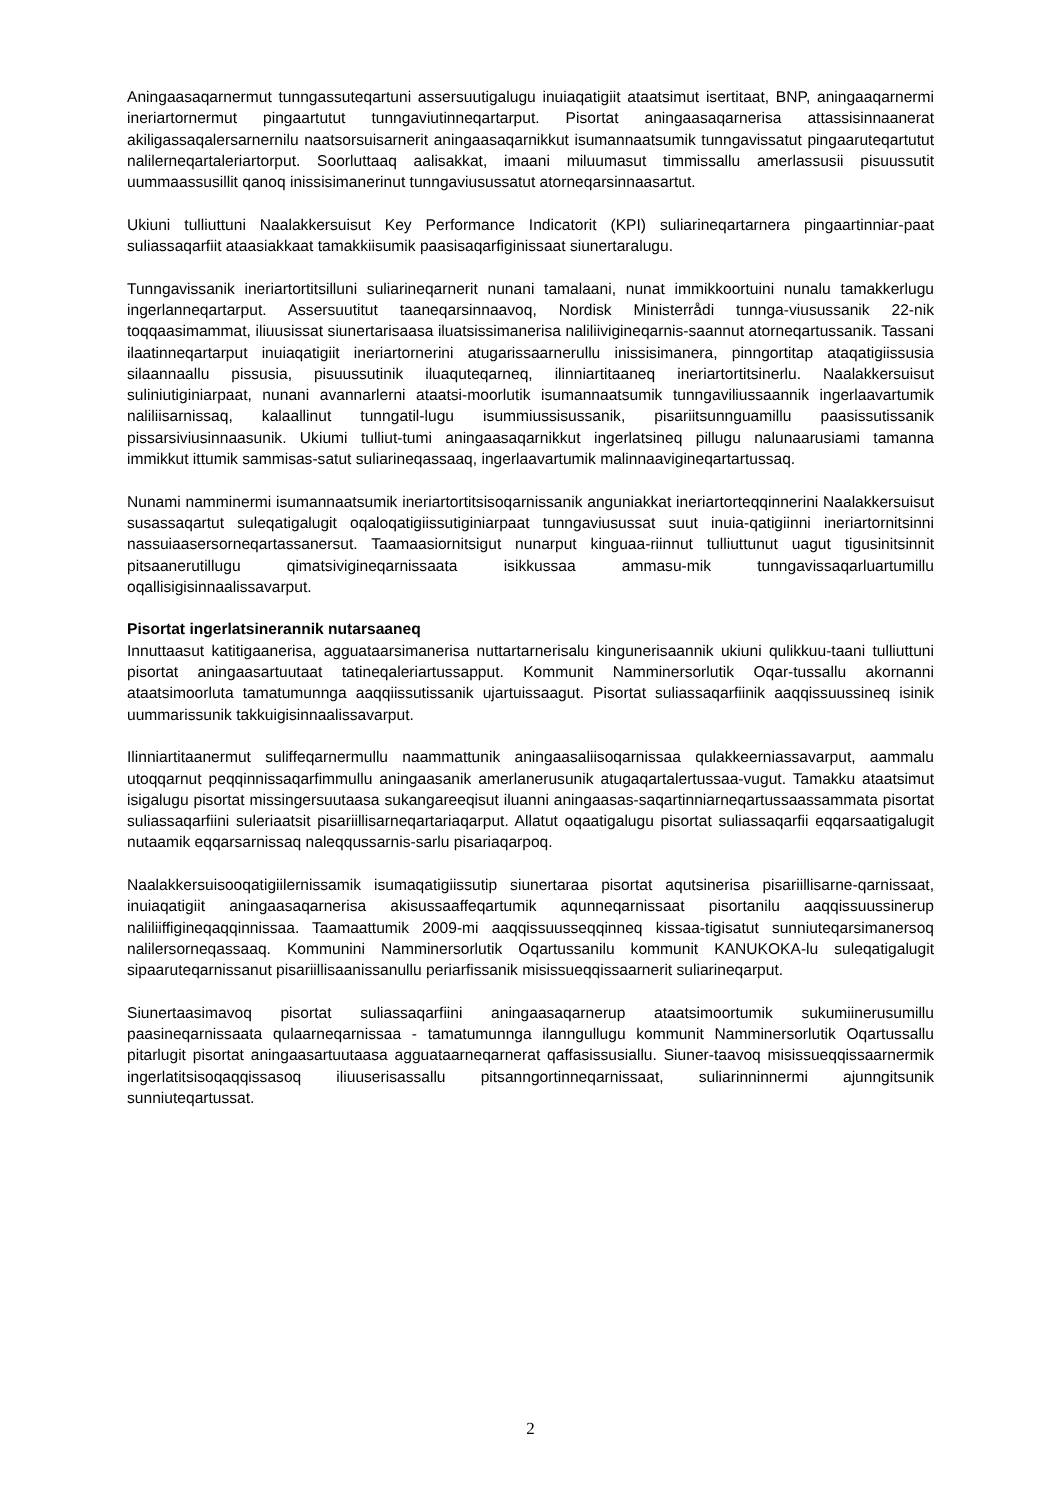Aningaasaqarnermut tunngassuteqartuni assersuutigalugu inuiaqatigiit ataatsimut isertitaat, BNP, aningaaqarnermi ineriartornermut pingaartutut tunngaviutinneqartarput. Pisortat aningaasaqarnerisa attassisinnaanerat akiligassaqalersarnernilu naatsorsuisarnerit aningaasaqarnikkut isumannaatsumik tunngavissatut pingaaruteqartutut nalilerneqartaleriartorput. Soorluttaaq aalisakkat, imaani miluumasut timmissallu amerlassusii pisuussutit uummaassusillit qanoq inissisimanerinut tunngaviusussatut atorneqarsinnaasartut.
Ukiuni tulliuttuni Naalakkersuisut Key Performance Indicatorit (KPI) suliarineqartarnera pingaartinniar-paat suliassaqarfiit ataasiakkaat tamakkiisumik paasisaqarfiginissaat siunertaralugu.
Tunngavissanik ineriartortitsilluni suliarineqarnerit nunani tamalaani, nunat immikkoortuini nunalu tamakkerlugu ingerlanneqartarput. Assersuutitut taaneqarsinnaavoq, Nordisk Ministerrådi tunnga-viusussanik 22-nik toqqaasimammat, iliuusissat siunertarisaasa iluatsissimanerisa naliliivigineqarnis-saannut atorneqartussanik. Tassani ilaatinneqartarput inuiaqatigiit ineriartornerini atugarissaarnerullu inissisimanera, pinngortitap ataqatigiissusia silaannaallu pissusia, pisuussutinik iluaquteqarneq, ilinniartitaaneq ineriartortitsinerlu. Naalakkersuisut suliniutiginiarpaat, nunani avannarlerni ataatsi-moorlutik isumannaatsumik tunngaviliussaannik ingerlaavartumik naliliisarnissaq, kalaallinut tunngatil-lugu isummiussisussanik, pisariitsunnguamillu paasissutissanik pissarsiviusinnaasunik. Ukiumi tulliut-tumi aningaasaqarnikkut ingerlatsineq pillugu nalunaarusiami tamanna immikkut ittumik sammisas-satut suliarineqassaaq, ingerlaavartumik malinnaavigineqartartussaq.
Nunami namminermi isumannaatsumik ineriartortitsisoqarnissanik anguniakkat ineriartorteqqinnerini Naalakkersuisut susassaqartut suleqatigalugit oqaloqatigiissutiginiarpaat tunngaviusussat suut inuia-qatigiinni ineriartornitsinni nassuiaasersorneqartassanersut. Taamaasiornitsigut nunarput kinguaa-riinnut tulliuttunut uagut tigusinitsinnit pitsaanerutillugu qimatsivigineqarnissaata isikkussaa ammasu-mik tunngavissaqarluartumillu oqallisigisinnaalissavarput.
Pisortat ingerlatsinerannik nutarsaaneq
Innuttaasut katitigaanerisa, agguataarsimanerisa nuttartarnerisalu kingunerisaannik ukiuni qulikkuu-taani tulliuttuni pisortat aningaasartuutaat tatineqaleriartussapput. Kommunit Namminersorlutik Oqar-tussallu akornanni ataatsimoorluta tamatumunnga aaqqiissutissanik ujartuissaagut. Pisortat suliassaqarfiinik aaqqissuussineq isinik uummarissunik takkuigisinnaalissavarput.
Ilinniartitaanermut suliffeqarnermullu naammattunik aningaasaliisoqarnissaa qulakkeerniassavarput, aammalu utoqqarnut peqqinnissaqarfimmullu aningaasanik amerlanerusunik atugaqartalertussaa-vugut. Tamakku ataatsimut isigalugu pisortat missingersuutaasa sukangareeqisut iluanni aningaasas-saqartinniarneqartussaassammata pisortat suliassaqarfiini suleriaatsit pisariillisarneqartariaqarput. Allatut oqaatigalugu pisortat suliassaqarfii eqqarsaatigalugit nutaamik eqqarsarnissaq naleqqussarnis-sarlu pisariaqarpoq.
Naalakkersuisooqatigiilernissamik isumaqatigiissutip siunertaraa pisortat aqutsinerisa pisariillisarne-qarnissaat, inuiaqatigiit aningaasaqarnerisa akisussaaffeqartumik aqunneqarnissaat pisortanilu aaqqissuussinerup naliliiffigineqaqqinnissaa. Taamaattumik 2009-mi aaqqissuusseqqinneq kissaa-tigisatut sunniuteqarsimanersoq nalilersorneqassaaq. Kommunini Namminersorlutik Oqartussanilu kommunit KANUKOKA-lu suleqatigalugit sipaaruteqarnissanut pisariillisaanissanullu periarfissanik misissueqqissaarnerit suliarineqarput.
Siunertaasimavoq pisortat suliassaqarfiini aningaasaqarnerup ataatsimoortumik sukumiinerusumillu paasineqarnissaata qulaarneqarnissaa - tamatumunnga ilanngullugu kommunit Namminersorlutik Oqartussallu pitarlugit pisortat aningaasartuutaasa agguataarneqarnerat qaffasissusiallu. Siuner-taavoq misissueqqissaarnermik ingerlatitsisoqaqqissasoq iliuuserisassallu pitsanngortinneqarnissaat, suliarinninnermi ajunngitsunik sunniuteqartussat.
2